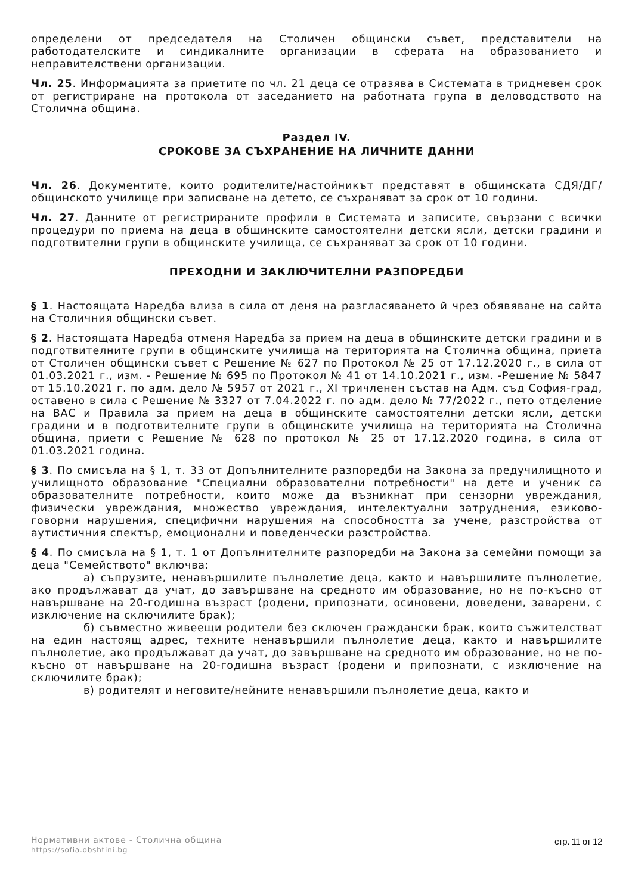определени от председателя на Столичен общински съвет, представители на работодателските и синдикалните организации в сферата на образованието и неправителствени организации.
Чл. 25. Информацията за приетите по чл. 21 деца се отразява в Системата в тридневен срок от регистриране на протокола от заседанието на работната група в деловодството на Столична община.
Раздел IV.
СРОКОВЕ ЗА СЪХРАНЕНИЕ НА ЛИЧНИТЕ ДАННИ
Чл. 26. Документите, които родителите/настойникът представят в общинската СДЯ/ДГ/общинското училище при записване на детето, се съхраняват за срок от 10 години.
Чл. 27. Данните от регистрираните профили в Системата и записите, свързани с всички процедури по приема на деца в общинските самостоятелни детски ясли, детски градини и подготвителни групи в общинските училища, се съхраняват за срок от 10 години.
ПРЕХОДНИ И ЗАКЛЮЧИТЕЛНИ РАЗПОРЕДБИ
§ 1. Настоящата Наредба влиза в сила от деня на разгласяването й чрез обявяване на сайта на Столичния общински съвет.
§ 2. Настоящата Наредба отменя Наредба за прием на деца в общинските детски градини и в подготвителните групи в общинските училища на територията на Столична община, приета от Столичен общински съвет с Решение № 627 по Протокол № 25 от 17.12.2020 г., в сила от 01.03.2021 г., изм. - Решение № 695 по Протокол № 41 от 14.10.2021 г., изм. -Решение № 5847 от 15.10.2021 г. по адм. дело № 5957 от 2021 г., XI тричленен състав на Адм. съд София-град, оставено в сила с Решение № 3327 от 7.04.2022 г. по адм. дело № 77/2022 г., пето отделение на ВАС и Правила за прием на деца в общинските самостоятелни детски ясли, детски градини и в подготвителните групи в общинските училища на територията на Столична община, приети с Решение № 628 по протокол № 25 от 17.12.2020 година, в сила от 01.03.2021 година.
§ 3. По смисъла на § 1, т. 33 от Допълнителните разпоредби на Закона за предучилищното и училищното образование "Специални образователни потребности" на дете и ученик са образователните потребности, които може да възникнат при сензорни увреждания, физически увреждания, множество увреждания, интелектуални затруднения, езиково-говорни нарушения, специфични нарушения на способността за учене, разстройства от аутистичния спектър, емоционални и поведенчески разстройства.
§ 4. По смисъла на § 1, т. 1 от Допълнителните разпоредби на Закона за семейни помощи за деца "Семейството" включва:
а) съпрузите, ненавършилите пълнолетие деца, както и навършилите пълнолетие, ако продължават да учат, до завършване на средното им образование, но не по-късно от навършване на 20-годишна възраст (родени, припознати, осиновени, доведени, заварени, с изключение на сключилите брак);
б) съвместно живеещи родители без сключен граждански брак, които съжителстват на един настоящ адрес, техните ненавършили пълнолетие деца, както и навършилите пълнолетие, ако продължават да учат, до завършване на средното им образование, но не по-късно от навършване на 20-годишна възраст (родени и припознати, с изключение на сключилите брак);
в) родителят и неговите/нейните ненавършили пълнолетие деца, както и
Нормативни актове - Столична община
https://sofia.obshtini.bg
стр. 11 от 12